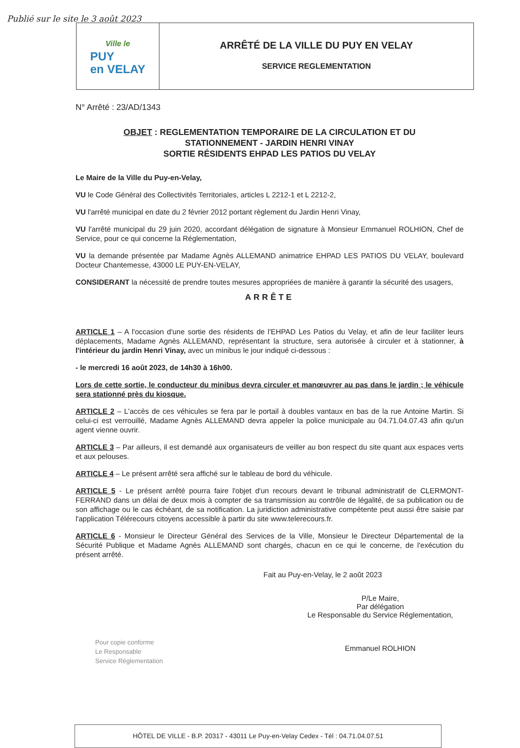Publié sur le site le 3 août 2023
Ville le
PUY
en VELAY
ARRÊTÉ DE LA VILLE DU PUY EN VELAY
SERVICE REGLEMENTATION
N° Arrêté : 23/AD/1343
OBJET : REGLEMENTATION TEMPORAIRE DE LA CIRCULATION ET DU
STATIONNEMENT - JARDIN HENRI VINAY
SORTIE RÉSIDENTS EHPAD LES PATIOS DU VELAY
Le Maire de la Ville du Puy-en-Velay,
VU le Code Général des Collectivités Territoriales, articles L 2212-1 et L 2212-2,
VU l'arrêté municipal en date du 2 février 2012 portant règlement du Jardin Henri Vinay,
VU l'arrêté municipal du 29 juin 2020, accordant délégation de signature à Monsieur Emmanuel ROLHION, Chef de Service, pour ce qui concerne la Réglementation,
VU la demande présentée par Madame Agnès ALLEMAND animatrice EHPAD LES PATIOS DU VELAY, boulevard Docteur Chantemesse, 43000 LE PUY-EN-VELAY,
CONSIDERANT la nécessité de prendre toutes mesures appropriées de manière à garantir la sécurité des usagers,
ARRÊTE
ARTICLE 1 – A l'occasion d'une sortie des résidents de l'EHPAD Les Patios du Velay, et afin de leur faciliter leurs déplacements, Madame Agnès ALLEMAND, représentant la structure, sera autorisée à circuler et à stationner, à l'intérieur du jardin Henri Vinay, avec un minibus le jour indiqué ci-dessous :
- le mercredi 16 août 2023, de 14h30 à 16h00.
Lors de cette sortie, le conducteur du minibus devra circuler et manœuvrer au pas dans le jardin ; le véhicule sera stationné près du kiosque.
ARTICLE 2 – L'accès de ces véhicules se fera par le portail à doubles vantaux en bas de la rue Antoine Martin. Si celui-ci est verrouillé, Madame Agnès ALLEMAND devra appeler la police municipale au 04.71.04.07.43 afin qu'un agent vienne ouvrir.
ARTICLE 3 – Par ailleurs, il est demandé aux organisateurs de veiller au bon respect du site quant aux espaces verts et aux pelouses.
ARTICLE 4 – Le présent arrêté sera affiché sur le tableau de bord du véhicule.
ARTICLE 5 - Le présent arrêté pourra faire l'objet d'un recours devant le tribunal administratif de CLERMONT-FERRAND dans un délai de deux mois à compter de sa transmission au contrôle de légalité, de sa publication ou de son affichage ou le cas échéant, de sa notification. La juridiction administrative compétente peut aussi être saisie par l'application Télérecours citoyens accessible à partir du site www.telerecours.fr.
ARTICLE 6 - Monsieur le Directeur Général des Services de la Ville, Monsieur le Directeur Départemental de la Sécurité Publique et Madame Agnès ALLEMAND sont chargés, chacun en ce qui le concerne, de l'exécution du présent arrêté.
Fait au Puy-en-Velay, le 2 août 2023
P/Le Maire,
Par délégation
Le Responsable du Service Réglementation,
Emmanuel ROLHION
Pour copie conforme
Le Responsable
Service Réglementation
HÔTEL DE VILLE - B.P. 20317 - 43011 Le Puy-en-Velay Cedex - Tél : 04.71.04.07.51